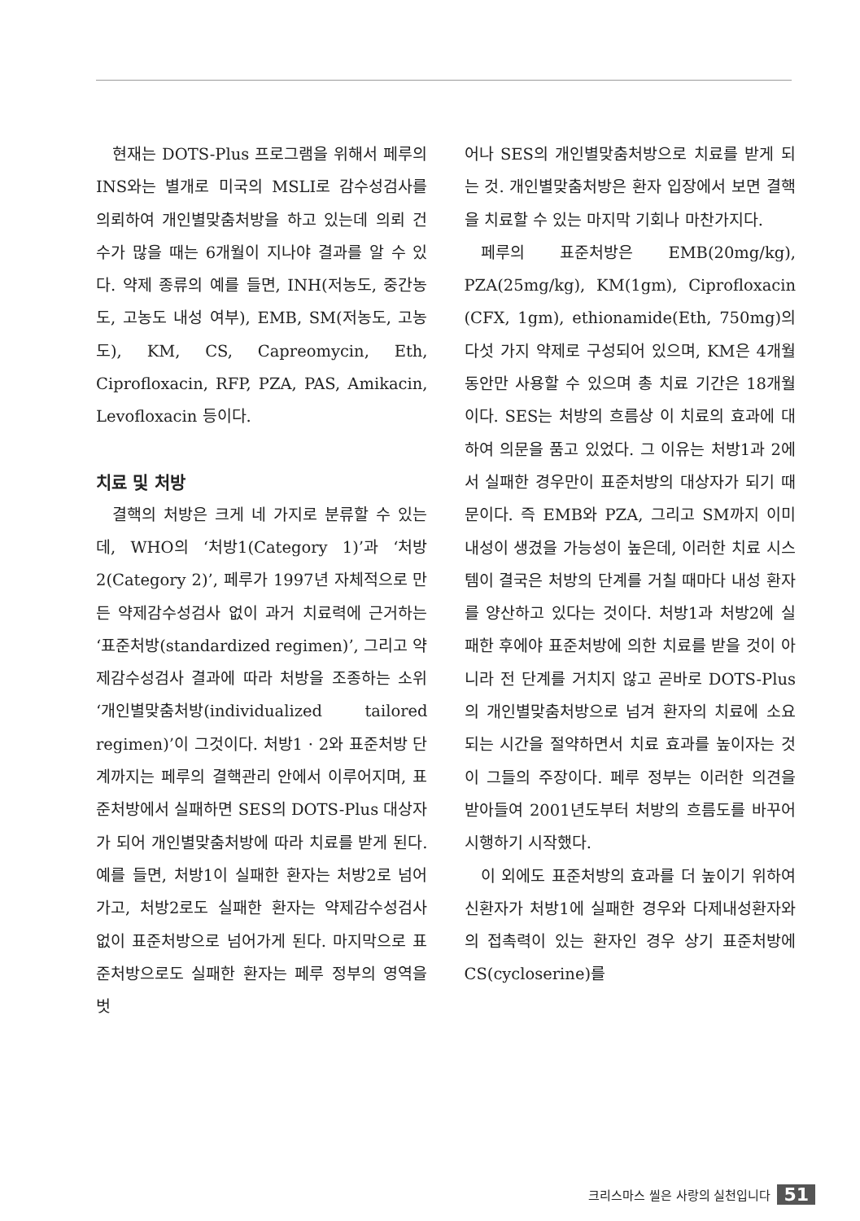현재는 DOTS-Plus 프로그램을 위해서 페루의 INS와는 별개로 미국의 MSLI로 감수성검사를 의뢰하여 개인별맞춤처방을 하고 있는데 의뢰 건수가 많을 때는 6개월이 지나야 결과를 알 수 있다. 약제 종류의 예를 들면, INH(저농도, 중간농도, 고농도 내성 여부), EMB, SM(저농도, 고농도), KM, CS, Capreomycin, Eth, Ciprofloxacin, RFP, PZA, PAS, Amikacin, Levofloxacin 등이다.
치료 및 처방
결핵의 처방은 크게 네 가지로 분류할 수 있는데, WHO의 ‘처방1(Category 1)’과 ‘처방2(Category 2)’, 페루가 1997년 자체적으로 만든 약제감수성검사 없이 과거 치료력에 근거하는 ‘표준처방(standardized regimen)’, 그리고 약제감수성검사 결과에 따라 처방을 조종하는 소위 ‘개인별맞춤처방(individualized tailored regimen)’이 그것이다. 처방1 · 2와 표준처방 단계까지는 페루의 결핵관리 안에서 이루어지며, 표준처방에서 실패하면 SES의 DOTS-Plus 대상자가 되어 개인별맞춤처방에 따라 치료를 받게 된다. 예를 들면, 처방1이 실패한 환자는 처방2로 넘어가고, 처방2로도 실패한 환자는 약제감수성검사 없이 표준처방으로 넘어가게 된다. 마지막으로 표준처방으로도 실패한 환자는 페루 정부의 영역을 벗
어나 SES의 개인별맞춤처방으로 치료를 받게 되는 것. 개인별맞춤처방은 환자 입장에서 보면 결핵을 치료할 수 있는 마지막 기회나 마찬가지다.
페루의 표준처방은 EMB(20mg/kg), PZA(25mg/kg), KM(1gm), Ciprofloxacin (CFX, 1gm), ethionamide(Eth, 750mg)의 다섯 가지 약제로 구성되어 있으며, KM은 4개월 동안만 사용할 수 있으며 총 치료 기간은 18개월이다. SES는 처방의 흐름상 이 치료의 효과에 대하여 의문을 품고 있었다. 그 이유는 처방1과 2에서 실패한 경우만이 표준처방의 대상자가 되기 때문이다. 즉 EMB와 PZA, 그리고 SM까지 이미 내성이 생겼을 가능성이 높은데, 이러한 치료 시스템이 결국은 처방의 단계를 거칠 때마다 내성 환자를 양산하고 있다는 것이다. 처방1과 처방2에 실패한 후에야 표준처방에 의한 치료를 받을 것이 아니라 전 단계를 거치지 않고 곧바로 DOTS-Plus의 개인별맞춤처방으로 넘겨 환자의 치료에 소요되는 시간을 절약하면서 치료 효과를 높이자는 것이 그들의 주장이다. 페루 정부는 이러한 의견을 받아들여 2001년도부터 처방의 흐름도를 바꾸어 시행하기 시작했다.
이 외에도 표준처방의 효과를 더 높이기 위하여 신환자가 처방1에 실패한 경우와 다제내성환자와의 접촉력이 있는 환자인 경우 상기 표준처방에 CS(cycloserine)를
크리스마스 씰은 사랑의 실천입니다 51